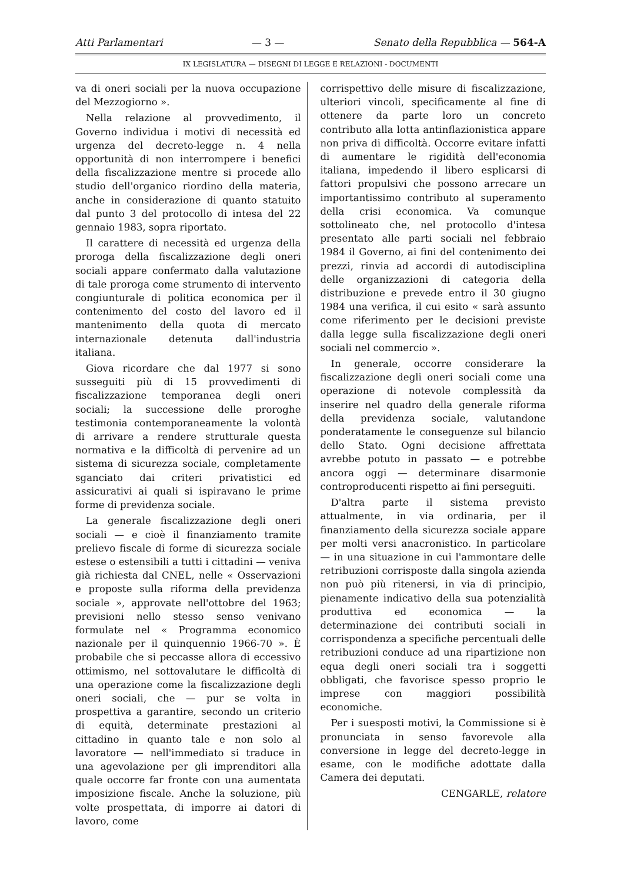Atti Parlamentari — 3 — Senato della Repubblica — 564-A
IX LEGISLATURA — DISEGNI DI LEGGE E RELAZIONI - DOCUMENTI
va di oneri sociali per la nuova occupazione del Mezzogiorno ».
Nella relazione al provvedimento, il Governo individua i motivi di necessità ed urgenza del decreto-legge n. 4 nella opportunità di non interrompere i benefici della fiscalizzazione mentre si procede allo studio dell'organico riordino della materia, anche in considerazione di quanto statuito dal punto 3 del protocollo di intesa del 22 gennaio 1983, sopra riportato.
Il carattere di necessità ed urgenza della proroga della fiscalizzazione degli oneri sociali appare confermato dalla valutazione di tale proroga come strumento di intervento congiunturale di politica economica per il contenimento del costo del lavoro ed il mantenimento della quota di mercato internazionale detenuta dall'industria italiana.
Giova ricordare che dal 1977 si sono susseguiti più di 15 provvedimenti di fiscalizzazione temporanea degli oneri sociali; la successione delle proroghe testimonia contemporaneamente la volontà di arrivare a rendere strutturale questa normativa e la difficoltà di pervenire ad un sistema di sicurezza sociale, completamente sganciato dai criteri privatistici ed assicurativi ai quali si ispiravano le prime forme di previdenza sociale.
La generale fiscalizzazione degli oneri sociali — e cioè il finanziamento tramite prelievo fiscale di forme di sicurezza sociale estese o estensibili a tutti i cittadini — veniva già richiesta dal CNEL, nelle « Osservazioni e proposte sulla riforma della previdenza sociale », approvate nell'ottobre del 1963; previsioni nello stesso senso venivano formulate nel « Programma economico nazionale per il quinquennio 1966-70 ». È probabile che si peccasse allora di eccessivo ottimismo, nel sottovalutare le difficoltà di una operazione come la fiscalizzazione degli oneri sociali, che — pur se volta in prospettiva a garantire, secondo un criterio di equità, determinate prestazioni al cittadino in quanto tale e non solo al lavoratore — nell'immediato si traduce in una agevolazione per gli imprenditori alla quale occorre far fronte con una aumentata imposizione fiscale. Anche la soluzione, più volte prospettata, di imporre ai datori di lavoro, come
corrispettivo delle misure di fiscalizzazione, ulteriori vincoli, specificamente al fine di ottenere da parte loro un concreto contributo alla lotta antinflazionistica appare non priva di difficoltà. Occorre evitare infatti di aumentare le rigidità dell'economia italiana, impedendo il libero esplicarsi di fattori propulsivi che possono arrecare un importantissimo contributo al superamento della crisi economica. Va comunque sottolineato che, nel protocollo d'intesa presentato alle parti sociali nel febbraio 1984 il Governo, ai fini del contenimento dei prezzi, rinvia ad accordi di autodisciplina delle organizzazioni di categoria della distribuzione e prevede entro il 30 giugno 1984 una verifica, il cui esito « sarà assunto come riferimento per le decisioni previste dalla legge sulla fiscalizzazione degli oneri sociali nel commercio ».
In generale, occorre considerare la fiscalizzazione degli oneri sociali come una operazione di notevole complessità da inserire nel quadro della generale riforma della previdenza sociale, valutandone ponderatamente le conseguenze sul bilancio dello Stato. Ogni decisione affrettata avrebbe potuto in passato — e potrebbe ancora oggi — determinare disarmonie controproducenti rispetto ai fini perseguiti.
D'altra parte il sistema previsto attualmente, in via ordinaria, per il finanziamento della sicurezza sociale appare per molti versi anacronistico. In particolare — in una situazione in cui l'ammontare delle retribuzioni corrisposte dalla singola azienda non può più ritenersi, in via di principio, pienamente indicativo della sua potenzialità produttiva ed economica — la determinazione dei contributi sociali in corrispondenza a specifiche percentuali delle retribuzioni conduce ad una ripartizione non equa degli oneri sociali tra i soggetti obbligati, che favorisce spesso proprio le imprese con maggiori possibilità economiche.
Per i suesposti motivi, la Commissione si è pronunciata in senso favorevole alla conversione in legge del decreto-legge in esame, con le modifiche adottate dalla Camera dei deputati.
CENGARLE, relatore